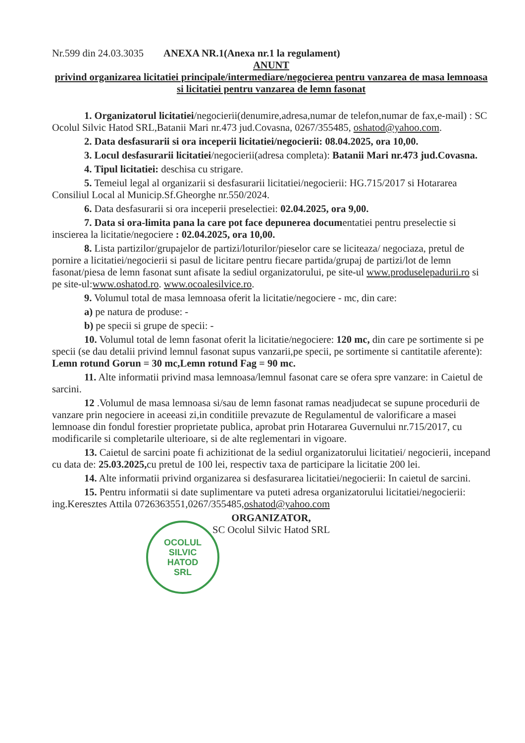Nr.599 din 24.03.3035 ANEXA NR.1(Anexa nr.1 la regulament)
ANUNT
privind organizarea licitatiei principale/intermediare/negocierea pentru vanzarea de masa lemnoasa si licitatiei pentru vanzarea de lemn fasonat
1. Organizatorul licitatiei/negocierii(denumire,adresa,numar de telefon,numar de fax,e-mail) : SC Ocolul Silvic Hatod SRL,Batanii Mari nr.473 jud.Covasna, 0267/355485, oshatod@yahoo.com.
2. Data desfasurarii si ora inceperii licitatiei/negocierii: 08.04.2025, ora 10,00.
3. Locul desfasurarii licitatiei/negocierii(adresa completa): Batanii Mari nr.473 jud.Covasna.
4. Tipul licitatiei: deschisa cu strigare.
5. Temeiul legal al organizarii si desfasurarii licitatiei/negocierii: HG.715/2017 si Hotararea Consiliul Local al Municip.Sf.Gheorghe nr.550/2024.
6. Data desfasurarii si ora inceperii preselectiei: 02.04.2025, ora 9,00.
7. Data si ora-limita pana la care pot face depunerea documentatiei pentru preselectie si inscierea la licitatie/negociere : 02.04.2025, ora 10,00.
8. Lista partizilor/grupajelor de partizi/loturilor/pieselor care se liciteaza/ negociaza, pretul de pornire a licitatiei/negocierii si pasul de licitare pentru fiecare partida/grupaj de partizi/lot de lemn fasonat/piesa de lemn fasonat sunt afisate la sediul organizatorului, pe site-ul www.produselepadurii.ro si pe site-ul:www.oshatod.ro. www.ocoalesilvice.ro.
9. Volumul total de masa lemnoasa oferit la licitatie/negociere - mc, din care:
a) pe natura de produse: -
b) pe specii si grupe de specii: -
10. Volumul total de lemn fasonat oferit la licitatie/negociere: 120 mc, din care pe sortimente si pe specii (se dau detalii privind lemnul fasonat supus vanzarii,pe specii, pe sortimente si cantitatile aferente): Lemn rotund Gorun = 30 mc,Lemn rotund Fag = 90 mc.
11. Alte informatii privind masa lemnoasa/lemnul fasonat care se ofera spre vanzare: in Caietul de sarcini.
12 .Volumul de masa lemnoasa si/sau de lemn fasonat ramas neadjudecat se supune procedurii de vanzare prin negociere in aceeasi zi,in conditiile prevazute de Regulamentul de valorificare a masei lemnoase din fondul forestier proprietate publica, aprobat prin Hotararea Guvernului nr.715/2017, cu modificarile si completarile ulterioare, si de alte reglementari in vigoare.
13. Caietul de sarcini poate fi achizitionat de la sediul organizatorului licitatiei/ negocierii, incepand cu data de: 25.03.2025, cu pretul de 100 lei, respectiv taxa de participare la licitatie 200 lei.
14. Alte informatii privind organizarea si desfasurarea licitatiei/negocierii: In caietul de sarcini.
15. Pentru informatii si date suplimentare va puteti adresa organizatorului licitatiei/negocierii: ing.Keresztes Attila 0726363551,0267/355485,oshatod@yahoo.com
ORGANIZATOR,
SC Ocolul Silvic Hatod SRL
OCOLUL
SILVIC
HATOD
SRL